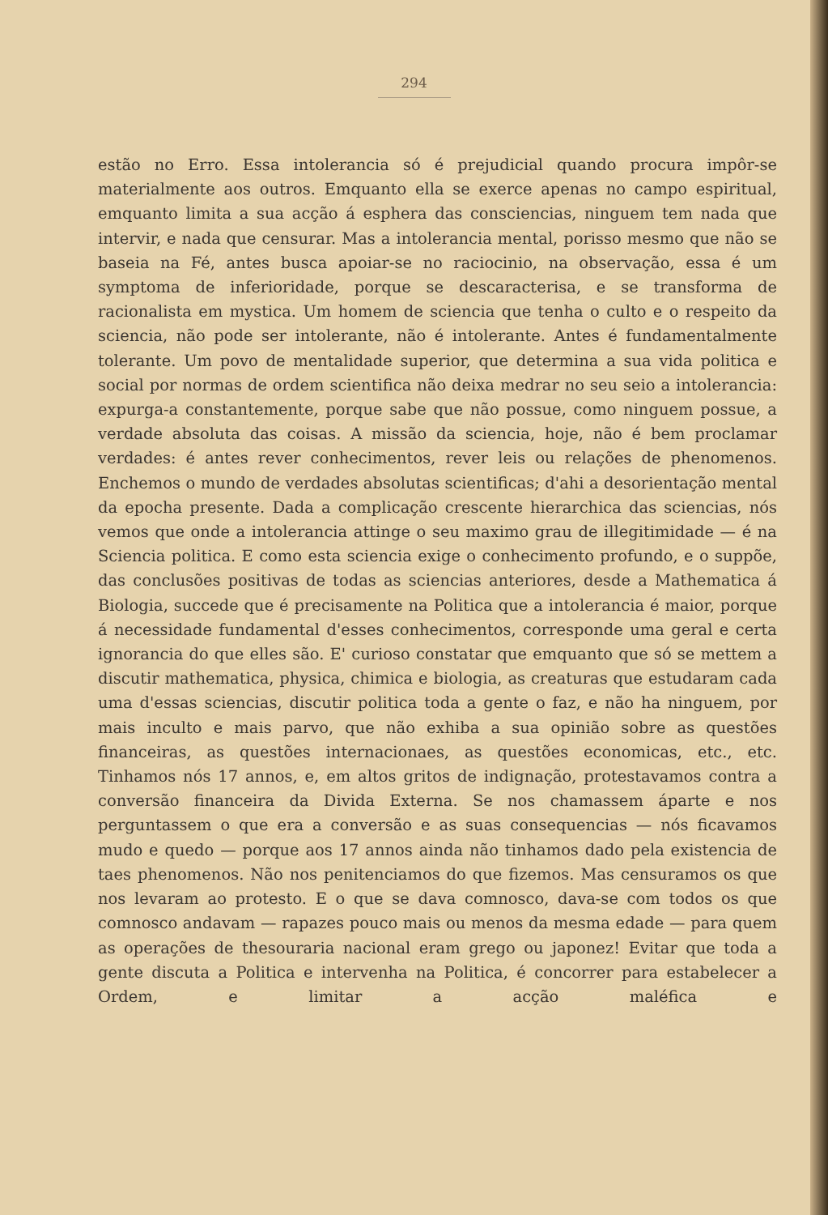294
estão no Erro. Essa intolerancia só é prejudicial quando procura impôr-se materialmente aos outros. Emquanto ella se exerce apenas no campo espiritual, emquanto limita a sua acção á esphera das consciencias, ninguem tem nada que intervir, e nada que censurar. Mas a intolerancia mental, porisso mesmo que não se baseia na Fé, antes busca apoiar-se no raciocinio, na observação, essa é um symptoma de inferioridade, porque se descaracterisa, e se transforma de racionalista em mystica. Um homem de sciencia que tenha o culto e o respeito da sciencia, não pode ser intolerante, não é intolerante. Antes é fundamentalmente tolerante. Um povo de mentalidade superior, que determina a sua vida politica e social por normas de ordem scientifica não deixa medrar no seu seio a intolerancia: expurga-a constantemente, porque sabe que não possue, como ninguem possue, a verdade absoluta das coisas. A missão da sciencia, hoje, não é bem proclamar verdades: é antes rever conhecimentos, rever leis ou relações de phenomenos. Enchemos o mundo de verdades absolutas scientificas; d'ahi a desorientação mental da epocha presente. Dada a complicação crescente hierarchica das sciencias, nós vemos que onde a intolerancia attinge o seu maximo grau de illegitimidade — é na Sciencia politica. E como esta sciencia exige o conhecimento profundo, e o suppõe, das conclusões positivas de todas as sciencias anteriores, desde a Mathematica á Biologia, succede que é precisamente na Politica que a intolerancia é maior, porque á necessidade fundamental d'esses conhecimentos, corresponde uma geral e certa ignorancia do que elles são. E' curioso constatar que emquanto que só se mettem a discutir mathematica, physica, chimica e biologia, as creaturas que estudaram cada uma d'essas sciencias, discutir politica toda a gente o faz, e não ha ninguem, por mais inculto e mais parvo, que não exhiba a sua opinião sobre as questões financeiras, as questões internacionaes, as questões economicas, etc., etc. Tinhamos nós 17 annos, e, em altos gritos de indignação, protestavamos contra a conversão financeira da Divida Externa. Se nos chamassem áparte e nos perguntassem o que era a conversão e as suas consequencias — nós ficavamos mudo e quedo — porque aos 17 annos ainda não tinhamos dado pela existencia de taes phenomenos. Não nos penitenciamos do que fizemos. Mas censuramos os que nos levaram ao protesto. E o que se dava comnosco, dava-se com todos os que comnosco andavam — rapazes pouco mais ou menos da mesma edade — para quem as operações de thesouraria nacional eram grego ou japonez! Evitar que toda a gente discuta a Politica e intervenha na Politica, é concorrer para estabelecer a Ordem, e limitar a acção maléfica e